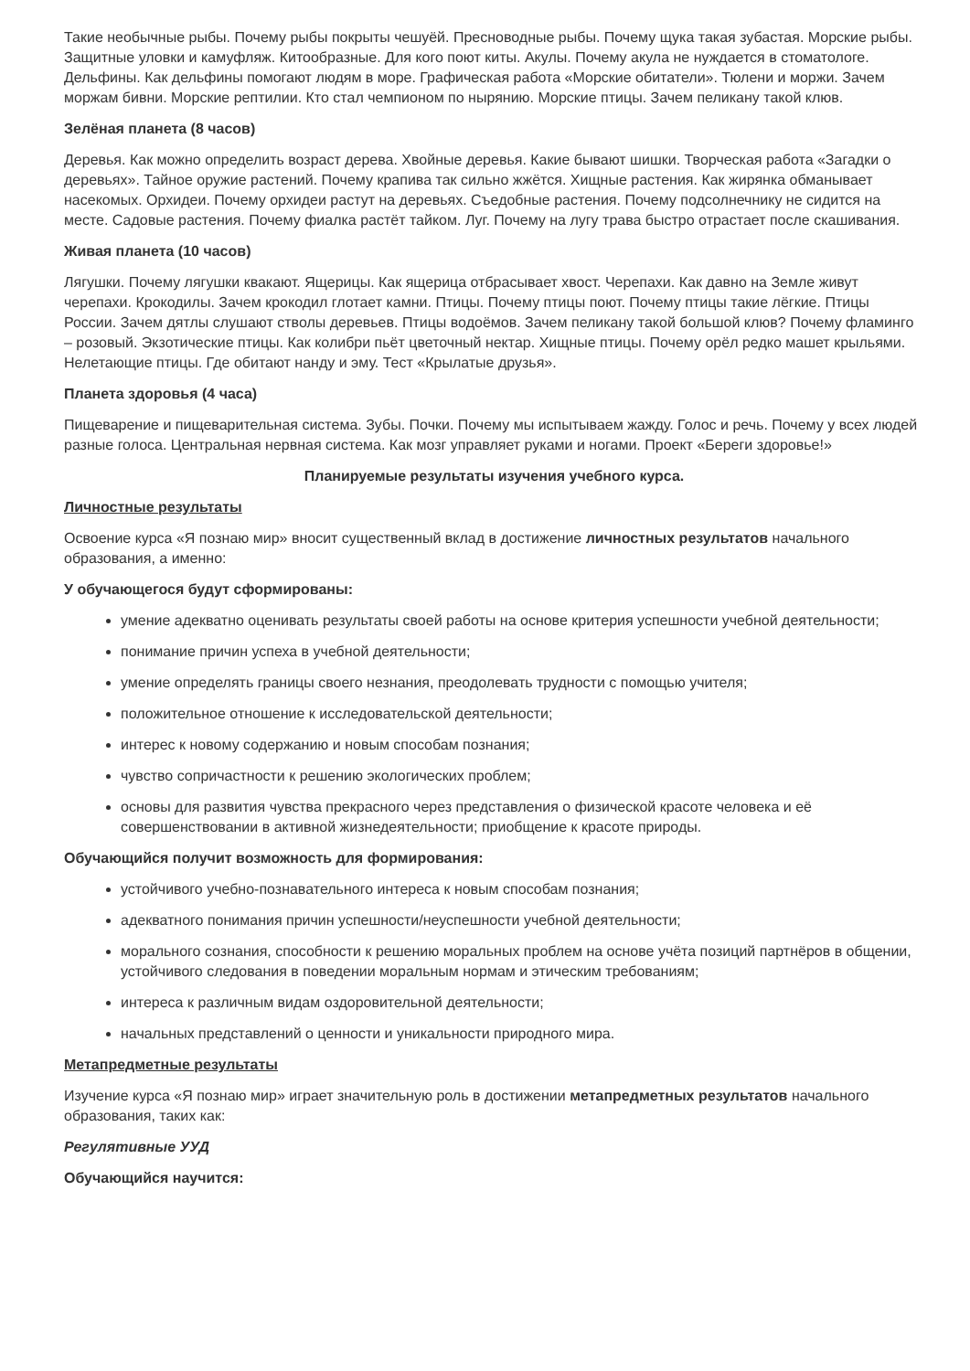Такие необычные рыбы. Почему рыбы покрыты чешуёй. Пресноводные рыбы. Почему щука такая зубастая. Морские рыбы. Защитные уловки и камуфляж. Китообразные. Для кого поют киты. Акулы. Почему акула не нуждается в стоматологе. Дельфины. Как дельфины помогают людям в море. Графическая работа «Морские обитатели». Тюлени и моржи. Зачем моржам бивни. Морские рептилии. Кто стал чемпионом по нырянию. Морские птицы. Зачем пеликану такой клюв.
Зелёная планета (8 часов)
Деревья. Как можно определить возраст дерева. Хвойные деревья. Какие бывают шишки. Творческая работа «Загадки о деревьях». Тайное оружие растений. Почему крапива так сильно жжётся. Хищные растения. Как жирянка обманывает насекомых. Орхидеи. Почему орхидеи растут на деревьях. Съедобные растения. Почему подсолнечнику не сидится на месте. Садовые растения. Почему фиалка растёт тайком. Луг. Почему на лугу трава быстро отрастает после скашивания.
Живая планета (10 часов)
Лягушки. Почему лягушки квакают. Ящерицы. Как ящерица отбрасывает хвост. Черепахи. Как давно на Земле живут черепахи. Крокодилы. Зачем крокодил глотает камни. Птицы. Почему птицы поют. Почему птицы такие лёгкие. Птицы России. Зачем дятлы слушают стволы деревьев. Птицы водоёмов. Зачем пеликану такой большой клюв? Почему фламинго – розовый. Экзотические птицы. Как колибри пьёт цветочный нектар. Хищные птицы. Почему орёл редко машет крыльями. Нелетающие птицы. Где обитают нанду и эму. Тест «Крылатые друзья».
Планета здоровья (4 часа)
Пищеварение и пищеварительная система. Зубы. Почки. Почему мы испытываем жажду. Голос и речь. Почему у всех людей разные голоса. Центральная нервная система. Как мозг управляет руками и ногами. Проект «Береги здоровье!»
Планируемые результаты изучения учебного курса.
Личностные результаты
Освоение курса «Я познаю мир» вносит существенный вклад в достижение личностных результатов начального образования, а именно:
У обучающегося будут сформированы:
умение адекватно оценивать результаты своей работы на основе критерия успешности учебной деятельности;
понимание причин успеха в учебной деятельности;
умение определять границы своего незнания, преодолевать трудности с помощью учителя;
положительное отношение к исследовательской деятельности;
интерес к новому содержанию и новым способам познания;
чувство сопричастности к решению экологических проблем;
основы для развития чувства прекрасного через представления о физической красоте человека и её совершенствовании в активной жизнедеятельности; приобщение к красоте природы.
Обучающийся получит возможность для формирования:
устойчивого учебно-познавательного интереса к новым способам познания;
адекватного понимания причин успешности/неуспешности учебной деятельности;
морального сознания, способности к решению моральных проблем на основе учёта позиций партнёров в общении, устойчивого следования в поведении моральным нормам и этическим требованиям;
интереса к различным видам оздоровительной деятельности;
начальных представлений о ценности и уникальности природного мира.
Метапредметные результаты
Изучение курса «Я познаю мир» играет значительную роль в достижении метапредметных результатов начального образования, таких как:
Регулятивные УУД
Обучающийся научится: